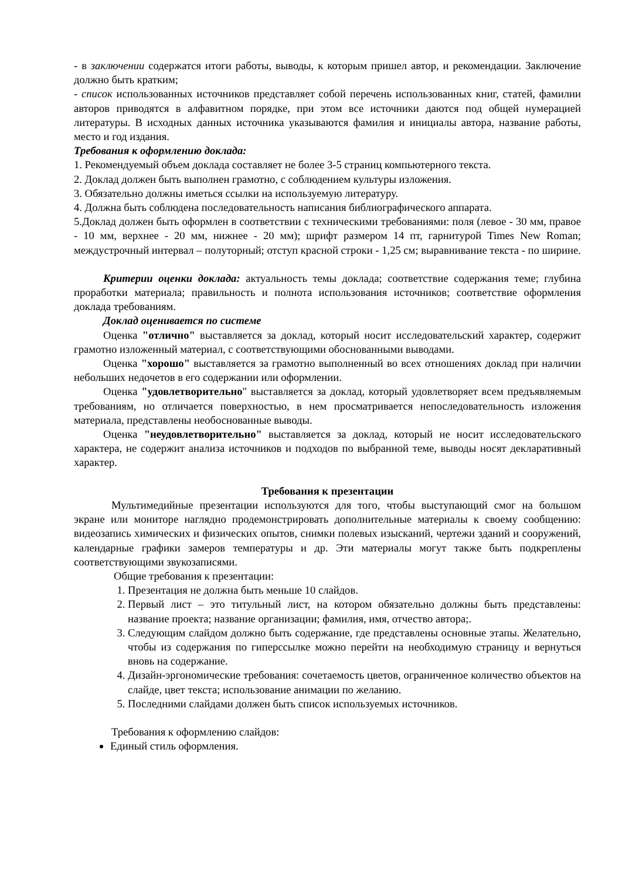- в заключении содержатся итоги работы, выводы, к которым пришел автор, и рекомендации. Заключение должно быть кратким;
- список использованных источников представляет собой перечень использованных книг, статей, фамилии авторов приводятся в алфавитном порядке, при этом все источники даются под общей нумерацией литературы. В исходных данных источника указываются фамилия и инициалы автора, название работы, место и год издания.
Требования к оформлению доклада:
1. Рекомендуемый объем доклада составляет не более 3-5 страниц компьютерного текста.
2. Доклад должен быть выполнен грамотно, с соблюдением культуры изложения.
3. Обязательно должны иметься ссылки на используемую литературу.
4. Должна быть соблюдена последовательность написания библиографического аппарата.
5.Доклад должен быть оформлен в соответствии с техническими требованиями: поля (левое - 30 мм, правое - 10 мм, верхнее - 20 мм, нижнее - 20 мм); шрифт размером 14 пт, гарнитурой Times New Roman; междустрочный интервал – полуторный; отступ красной строки - 1,25 см; выравнивание текста - по ширине.
Критерии оценки доклада: актуальность темы доклада; соответствие содержания теме; глубина проработки материала; правильность и полнота использования источников; соответствие оформления доклада требованиям.
Доклад оценивается по системе
Оценка "отлично" выставляется за доклад, который носит исследовательский характер, содержит грамотно изложенный материал, с соответствующими обоснованными выводами.
Оценка "хорошо" выставляется за грамотно выполненный во всех отношениях доклад при наличии небольших недочетов в его содержании или оформлении.
Оценка "удовлетворительно" выставляется за доклад, который удовлетворяет всем предъявляемым требованиям, но отличается поверхностью, в нем просматривается непоследовательность изложения материала, представлены необоснованные выводы.
Оценка "неудовлетворительно" выставляется за доклад, который не носит исследовательского характера, не содержит анализа источников и подходов по выбранной теме, выводы носят декларативный характер.
Требования к презентации
Мультимедийные презентации используются для того, чтобы выступающий смог на большом экране или мониторе наглядно продемонстрировать дополнительные материалы к своему сообщению: видеозапись химических и физических опытов, снимки полевых изысканий, чертежи зданий и сооружений, календарные графики замеров температуры и др. Эти материалы могут также быть подкреплены соответствующими звукозаписями.
Общие требования к презентации:
1. Презентация не должна быть меньше 10 слайдов.
2. Первый лист – это титульный лист, на котором обязательно должны быть представлены: название проекта; название организации; фамилия, имя, отчество автора;.
3. Следующим слайдом должно быть содержание, где представлены основные этапы. Желательно, чтобы из содержания по гиперссылке можно перейти на необходимую страницу и вернуться вновь на содержание.
4. Дизайн-эргономические требования: сочетаемость цветов, ограниченное количество объектов на слайде, цвет текста; использование анимации по желанию.
5. Последними слайдами должен быть список используемых источников.
Требования к оформлению слайдов:
Единый стиль оформления.